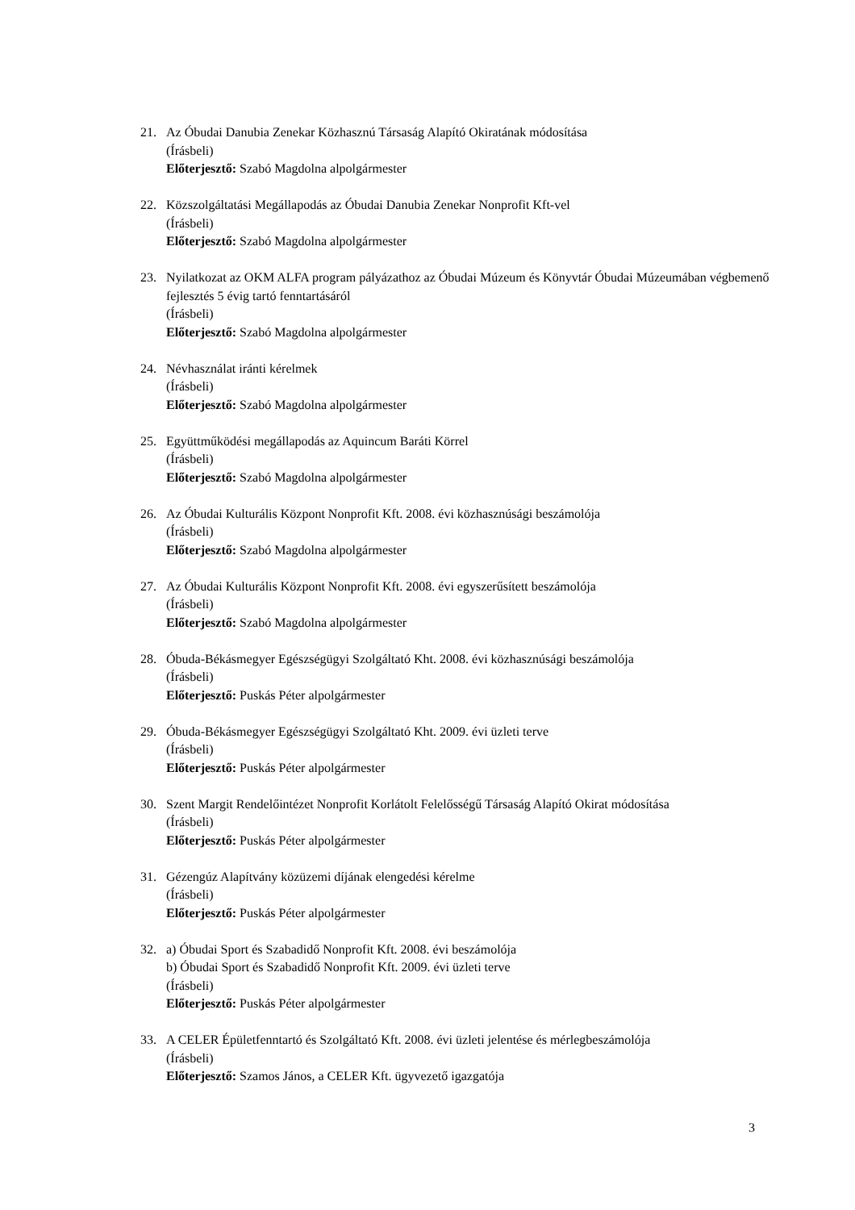21. Az Óbudai Danubia Zenekar Közhasznú Társaság Alapító Okiratának módosítása
(Írásbeli)
Előterjesztő: Szabó Magdolna alpolgármester
22. Közszolgáltatási Megállapodás az Óbudai Danubia Zenekar Nonprofit Kft-vel
(Írásbeli)
Előterjesztő: Szabó Magdolna alpolgármester
23. Nyilatkozat az OKM ALFA program pályázathoz az Óbudai Múzeum és Könyvtár Óbudai Múzeumában végbemenő fejlesztés 5 évig tartó fenntartásáról
(Írásbeli)
Előterjesztő: Szabó Magdolna alpolgármester
24. Névhasználat iránti kérelmek
(Írásbeli)
Előterjesztő: Szabó Magdolna alpolgármester
25. Együttműködési megállapodás az Aquincum Baráti Körrel
(Írásbeli)
Előterjesztő: Szabó Magdolna alpolgármester
26. Az Óbudai Kulturális Központ Nonprofit Kft. 2008. évi közhasznúsági beszámolója
(Írásbeli)
Előterjesztő: Szabó Magdolna alpolgármester
27. Az Óbudai Kulturális Központ Nonprofit Kft. 2008. évi egyszerűsített beszámolója
(Írásbeli)
Előterjesztő: Szabó Magdolna alpolgármester
28. Óbuda-Békásmegyer Egészségügyi Szolgáltató Kht. 2008. évi közhasznúsági beszámolója
(Írásbeli)
Előterjesztő: Puskás Péter alpolgármester
29. Óbuda-Békásmegyer Egészségügyi Szolgáltató Kht. 2009. évi üzleti terve
(Írásbeli)
Előterjesztő: Puskás Péter alpolgármester
30. Szent Margit Rendelőintézet Nonprofit Korlátolt Felelősségű Társaság Alapító Okirat módosítása
(Írásbeli)
Előterjesztő: Puskás Péter alpolgármester
31. Gézengúz Alapítvány közüzemi díjának elengedési kérelme
(Írásbeli)
Előterjesztő: Puskás Péter alpolgármester
32. a) Óbudai Sport és Szabadidő Nonprofit Kft. 2008. évi beszámolója
b) Óbudai Sport és Szabadidő Nonprofit Kft. 2009. évi üzleti terve
(Írásbeli)
Előterjesztő: Puskás Péter alpolgármester
33. A CELER Épületfenntartó és Szolgáltató Kft. 2008. évi üzleti jelentése és mérlegbeszámolója
(Írásbeli)
Előterjesztő: Szamos János, a CELER Kft. ügyvezető igazgatója
3